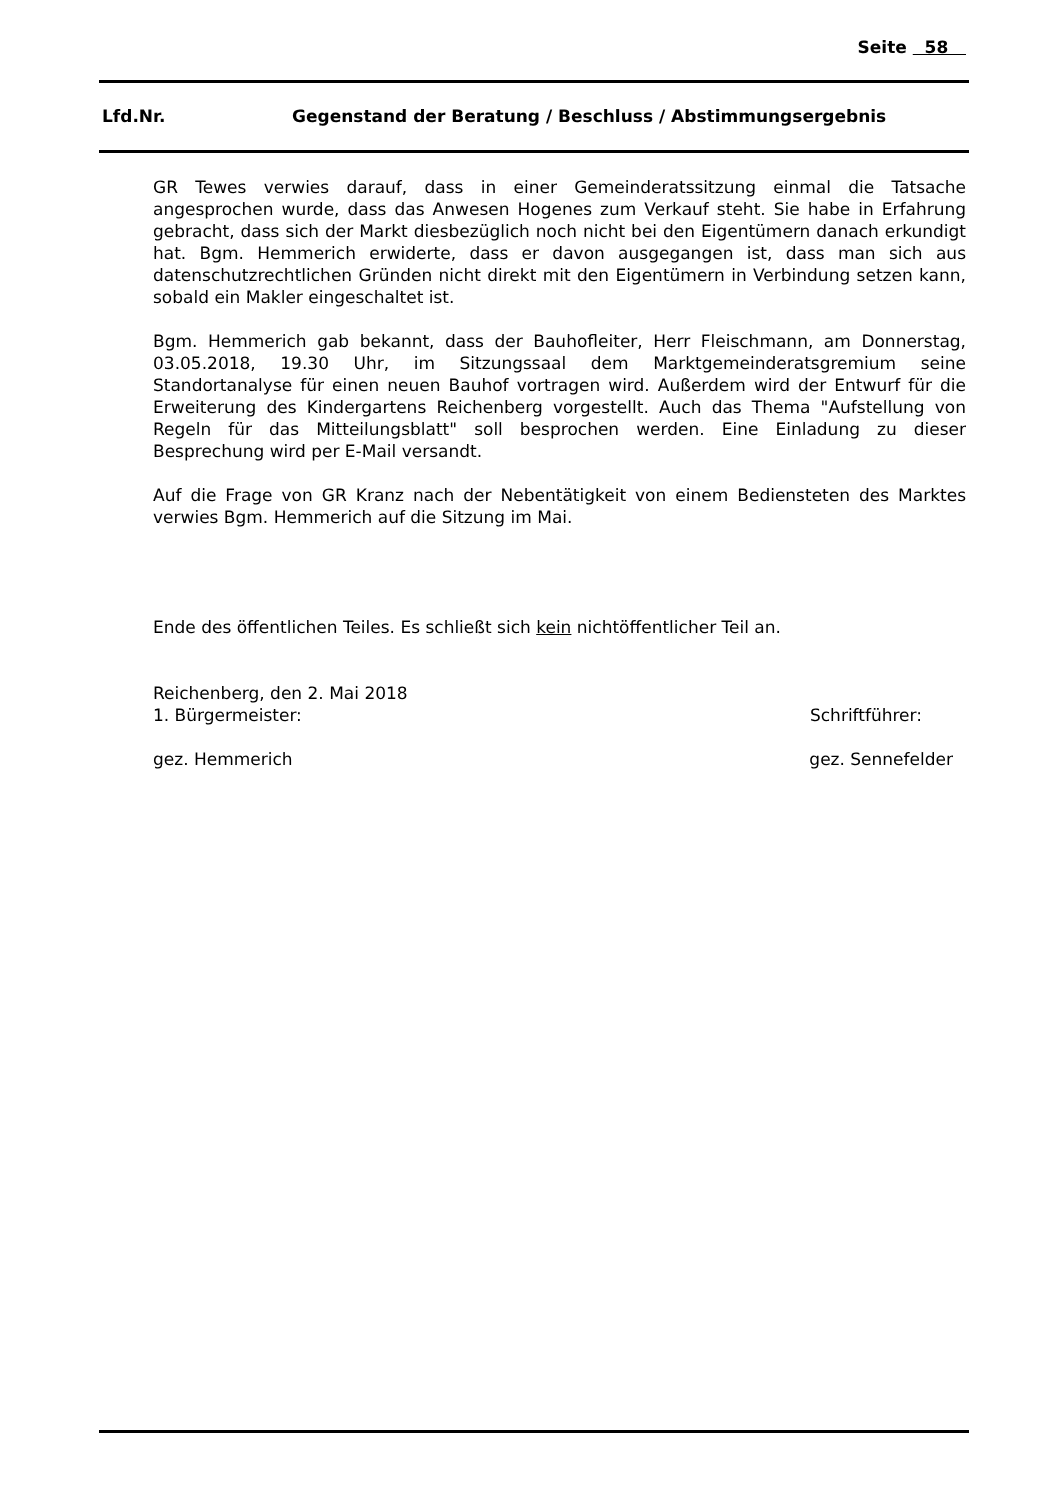Seite 58
Lfd.Nr. Gegenstand der Beratung / Beschluss / Abstimmungsergebnis
GR Tewes verwies darauf, dass in einer Gemeinderatssitzung einmal die Tatsache angesprochen wurde, dass das Anwesen Hogenes zum Verkauf steht. Sie habe in Erfahrung gebracht, dass sich der Markt diesbezüglich noch nicht bei den Eigentümern danach erkundigt hat. Bgm. Hemmerich erwiderte, dass er davon ausgegangen ist, dass man sich aus datenschutzrechtlichen Gründen nicht direkt mit den Eigentümern in Verbindung setzen kann, sobald ein Makler eingeschaltet ist.
Bgm. Hemmerich gab bekannt, dass der Bauhofleiter, Herr Fleischmann, am Donnerstag, 03.05.2018, 19.30 Uhr, im Sitzungssaal dem Marktgemeinderatsgremium seine Standortanalyse für einen neuen Bauhof vortragen wird. Außerdem wird der Entwurf für die Erweiterung des Kindergartens Reichenberg vorgestellt. Auch das Thema "Aufstellung von Regeln für das Mitteilungsblatt" soll besprochen werden. Eine Einladung zu dieser Besprechung wird per E-Mail versandt.
Auf die Frage von GR Kranz nach der Nebentätigkeit von einem Bediensteten des Marktes verwies Bgm. Hemmerich auf die Sitzung im Mai.
Ende des öffentlichen Teiles. Es schließt sich kein nichtöffentlicher Teil an.
Reichenberg, den 2. Mai 2018
1. Bürgermeister: Schriftführer:
gez. Hemmerich gez. Sennefelder